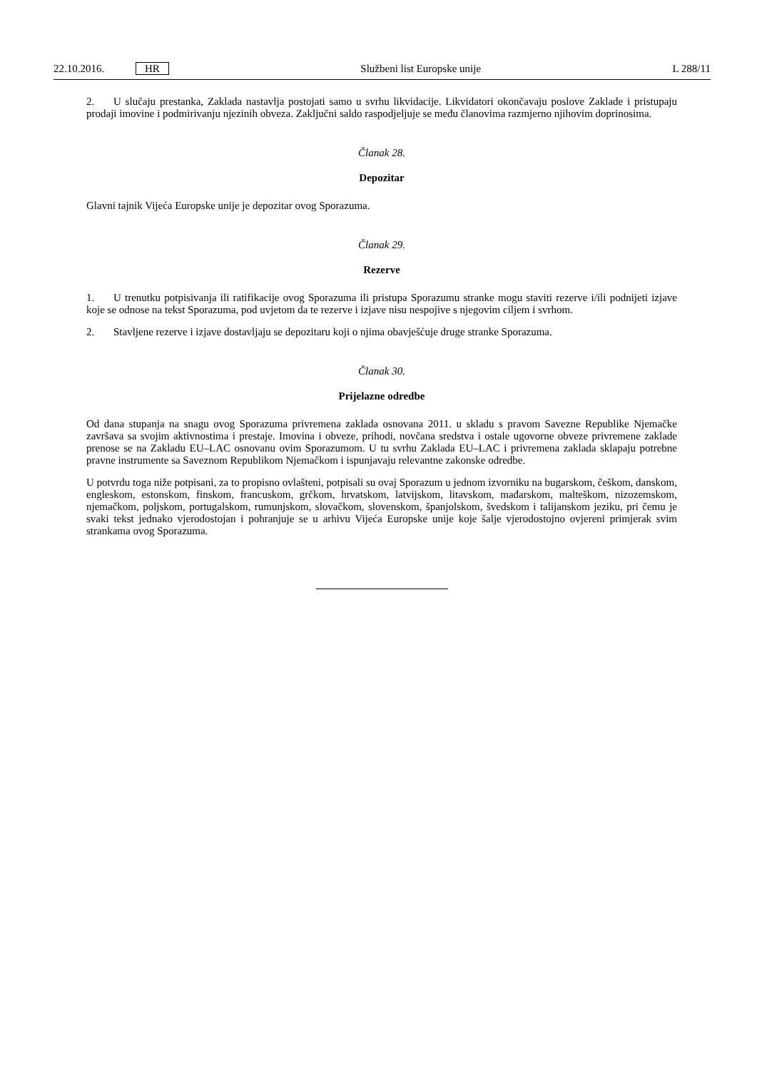22.10.2016. HR Službeni list Europske unije L 288/11
2. U slučaju prestanka, Zaklada nastavlja postojati samo u svrhu likvidacije. Likvidatori okončavaju poslove Zaklade i pristupaju prodaji imovine i podmirivanju njezinih obveza. Zaključni saldo raspodjeljuje se među članovima razmjerno njihovim doprinosima.
Članak 28.
Depozitar
Glavni tajnik Vijeća Europske unije je depozitar ovog Sporazuma.
Članak 29.
Rezerve
1. U trenutku potpisivanja ili ratifikacije ovog Sporazuma ili pristupa Sporazumu stranke mogu staviti rezerve i/ili podnijeti izjave koje se odnose na tekst Sporazuma, pod uvjetom da te rezerve i izjave nisu nespojive s njegovim ciljem i svrhom.
2. Stavljene rezerve i izjave dostavljaju se depozitaru koji o njima obavješćuje druge stranke Sporazuma.
Članak 30.
Prijelazne odredbe
Od dana stupanja na snagu ovog Sporazuma privremena zaklada osnovana 2011. u skladu s pravom Savezne Republike Njemačke završava sa svojim aktivnostima i prestaje. Imovina i obveze, prihodi, novčana sredstva i ostale ugovorne obveze privremene zaklade prenose se na Zakladu EU–LAC osnovanu ovim Sporazumom. U tu svrhu Zaklada EU–LAC i privremena zaklada sklapaju potrebne pravne instrumente sa Saveznom Republikom Njemačkom i ispunjavaju relevantne zakonske odredbe.
U potvrdu toga niže potpisani, za to propisno ovlašteni, potpisali su ovaj Sporazum u jednom izvorniku na bugarskom, češkom, danskom, engleskom, estonskom, finskom, francuskom, grčkom, hrvatskom, latvijskom, litavskom, mađarskom, malteškom, nizozemskom, njemačkom, poljskom, portugalskom, rumunjskom, slovačkom, slovenskom, španjolskom, švedskom i talijanskom jeziku, pri čemu je svaki tekst jednako vjerodostojan i pohranjuje se u arhivu Vijeća Europske unije koje šalje vjerodostojno ovjereni primjerak svim strankama ovog Sporazuma.